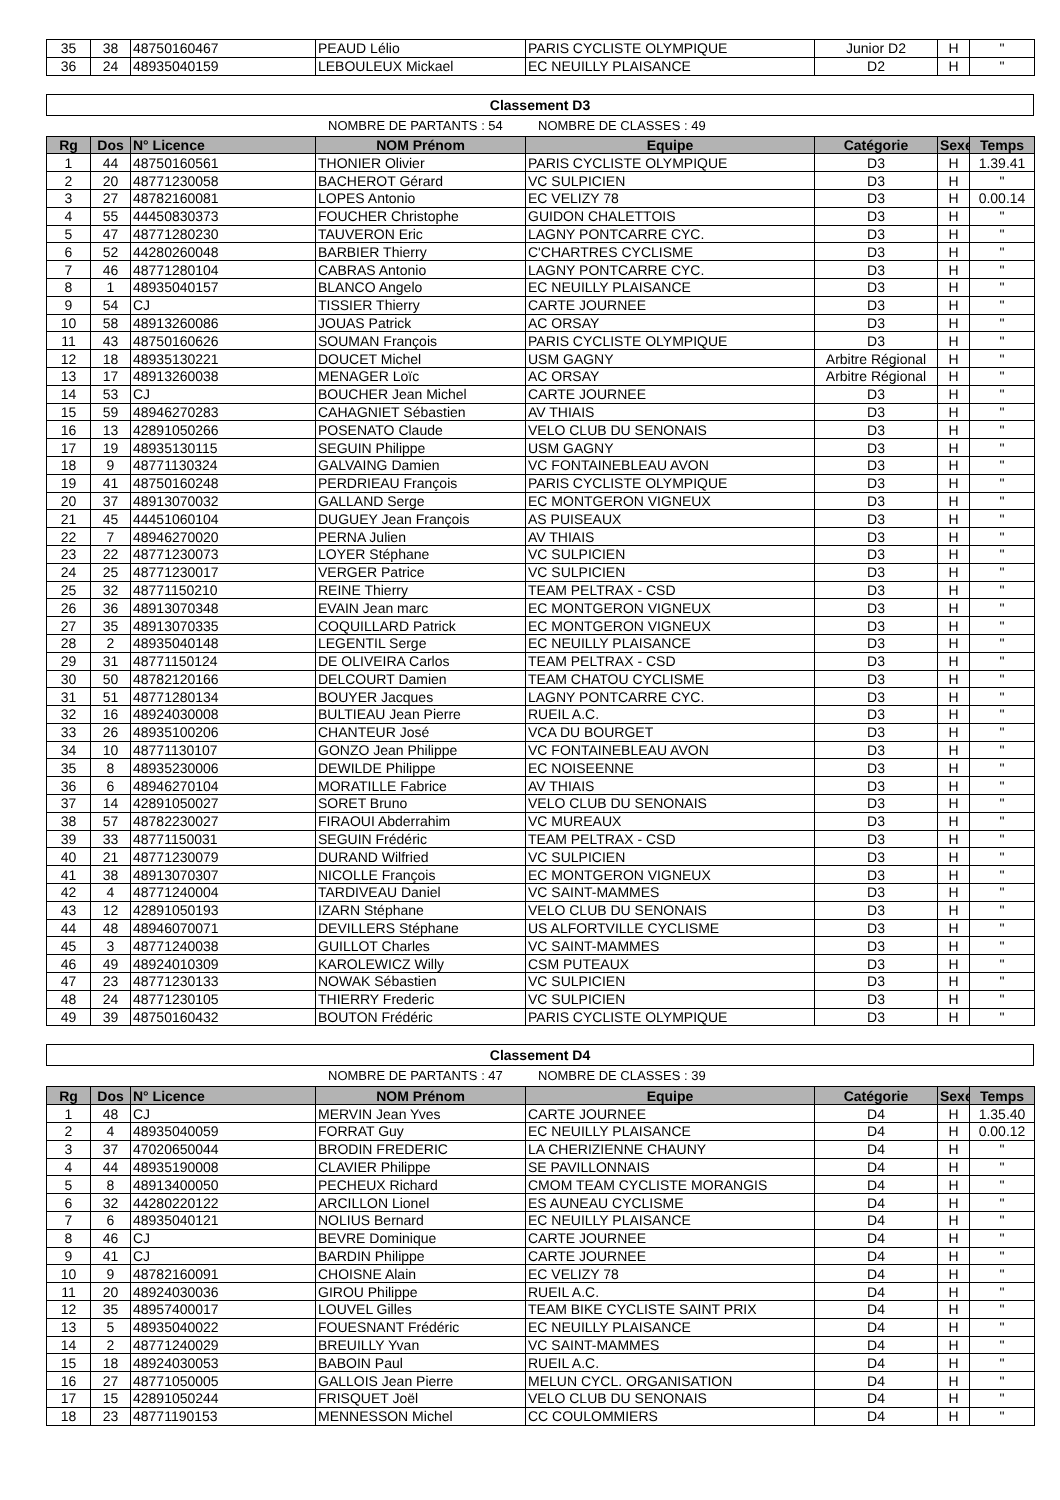| 35 | 38 | 48750160467 | PEAUD Lélio | PARIS CYCLISTE OLYMPIQUE | Junior D2 | H | " |
| 36 | 24 | 48935040159 | LEBOULEUX Mickael | EC NEUILLY PLAISANCE | D2 | H | " |
Classement D3
NOMBRE DE PARTANTS : 54 NOMBRE DE CLASSES : 49
| Rg | Dos | N° Licence | NOM Prénom | Equipe | Catégorie | Sexe | Temps |
| --- | --- | --- | --- | --- | --- | --- | --- |
| 1 | 44 | 48750160561 | THONIER Olivier | PARIS CYCLISTE OLYMPIQUE | D3 | H | 1.39.41 |
| 2 | 20 | 48771230058 | BACHEROT Gérard | VC SULPICIEN | D3 | H | " |
| 3 | 27 | 48782160081 | LOPES Antonio | EC VELIZY 78 | D3 | H | 0.00.14 |
| 4 | 55 | 44450830373 | FOUCHER Christophe | GUIDON CHALETTOIS | D3 | H | " |
| 5 | 47 | 48771280230 | TAUVERON Eric | LAGNY PONTCARRE CYC. | D3 | H | " |
| 6 | 52 | 44280260048 | BARBIER Thierry | C'CHARTRES CYCLISME | D3 | H | " |
| 7 | 46 | 48771280104 | CABRAS Antonio | LAGNY PONTCARRE CYC. | D3 | H | " |
| 8 | 1 | 48935040157 | BLANCO Angelo | EC NEUILLY PLAISANCE | D3 | H | " |
| 9 | 54 | CJ | TISSIER Thierry | CARTE JOURNEE | D3 | H | " |
| 10 | 58 | 48913260086 | JOUAS Patrick | AC ORSAY | D3 | H | " |
| 11 | 43 | 48750160626 | SOUMAN François | PARIS CYCLISTE OLYMPIQUE | D3 | H | " |
| 12 | 18 | 48935130221 | DOUCET Michel | USM GAGNY | Arbitre Régional | H | " |
| 13 | 17 | 48913260038 | MENAGER Loïc | AC ORSAY | Arbitre Régional | H | " |
| 14 | 53 | CJ | BOUCHER Jean Michel | CARTE JOURNEE | D3 | H | " |
| 15 | 59 | 48946270283 | CAHAGNIET Sébastien | AV THIAIS | D3 | H | " |
| 16 | 13 | 42891050266 | POSENATO Claude | VELO CLUB DU SENONAIS | D3 | H | " |
| 17 | 19 | 48935130115 | SEGUIN Philippe | USM GAGNY | D3 | H | " |
| 18 | 9 | 48771130324 | GALVAING Damien | VC FONTAINEBLEAU AVON | D3 | H | " |
| 19 | 41 | 48750160248 | PERDRIEAU François | PARIS CYCLISTE OLYMPIQUE | D3 | H | " |
| 20 | 37 | 48913070032 | GALLAND Serge | EC MONTGERON VIGNEUX | D3 | H | " |
| 21 | 45 | 44451060104 | DUGUEY Jean François | AS PUISEAUX | D3 | H | " |
| 22 | 7 | 48946270020 | PERNA Julien | AV THIAIS | D3 | H | " |
| 23 | 22 | 48771230073 | LOYER Stéphane | VC SULPICIEN | D3 | H | " |
| 24 | 25 | 48771230017 | VERGER Patrice | VC SULPICIEN | D3 | H | " |
| 25 | 32 | 48771150210 | REINE Thierry | TEAM PELTRAX - CSD | D3 | H | " |
| 26 | 36 | 48913070348 | EVAIN Jean marc | EC MONTGERON VIGNEUX | D3 | H | " |
| 27 | 35 | 48913070335 | COQUILLARD Patrick | EC MONTGERON VIGNEUX | D3 | H | " |
| 28 | 2 | 48935040148 | LEGENTIL Serge | EC NEUILLY PLAISANCE | D3 | H | " |
| 29 | 31 | 48771150124 | DE OLIVEIRA Carlos | TEAM PELTRAX - CSD | D3 | H | " |
| 30 | 50 | 48782120166 | DELCOURT Damien | TEAM CHATOU CYCLISME | D3 | H | " |
| 31 | 51 | 48771280134 | BOUYER Jacques | LAGNY PONTCARRE CYC. | D3 | H | " |
| 32 | 16 | 48924030008 | BULTIEAU Jean Pierre | RUEIL A.C. | D3 | H | " |
| 33 | 26 | 48935100206 | CHANTEUR José | VCA DU BOURGET | D3 | H | " |
| 34 | 10 | 48771130107 | GONZO Jean Philippe | VC FONTAINEBLEAU AVON | D3 | H | " |
| 35 | 8 | 48935230006 | DEWILDE Philippe | EC NOISEENNE | D3 | H | " |
| 36 | 6 | 48946270104 | MORATILLE Fabrice | AV THIAIS | D3 | H | " |
| 37 | 14 | 42891050027 | SORET Bruno | VELO CLUB DU SENONAIS | D3 | H | " |
| 38 | 57 | 48782230027 | FIRAOUI Abderrahim | VC MUREAUX | D3 | H | " |
| 39 | 33 | 48771150031 | SEGUIN Frédéric | TEAM PELTRAX - CSD | D3 | H | " |
| 40 | 21 | 48771230079 | DURAND Wilfried | VC SULPICIEN | D3 | H | " |
| 41 | 38 | 48913070307 | NICOLLE François | EC MONTGERON VIGNEUX | D3 | H | " |
| 42 | 4 | 48771240004 | TARDIVEAU Daniel | VC SAINT-MAMMES | D3 | H | " |
| 43 | 12 | 42891050193 | IZARN Stéphane | VELO CLUB DU SENONAIS | D3 | H | " |
| 44 | 48 | 48946070071 | DEVILLERS Stéphane | US ALFORTVILLE CYCLISME | D3 | H | " |
| 45 | 3 | 48771240038 | GUILLOT Charles | VC SAINT-MAMMES | D3 | H | " |
| 46 | 49 | 48924010309 | KAROLEWICZ Willy | CSM PUTEAUX | D3 | H | " |
| 47 | 23 | 48771230133 | NOWAK Sébastien | VC SULPICIEN | D3 | H | " |
| 48 | 24 | 48771230105 | THIERRY Frederic | VC SULPICIEN | D3 | H | " |
| 49 | 39 | 48750160432 | BOUTON Frédéric | PARIS CYCLISTE OLYMPIQUE | D3 | H | " |
Classement D4
NOMBRE DE PARTANTS : 47 NOMBRE DE CLASSES : 39
| Rg | Dos | N° Licence | NOM Prénom | Equipe | Catégorie | Sexe | Temps |
| --- | --- | --- | --- | --- | --- | --- | --- |
| 1 | 48 | CJ | MERVIN Jean Yves | CARTE JOURNEE | D4 | H | 1.35.40 |
| 2 | 4 | 48935040059 | FORRAT Guy | EC NEUILLY PLAISANCE | D4 | H | 0.00.12 |
| 3 | 37 | 47020650044 | BRODIN FREDERIC | LA CHERIZIENNE CHAUNY | D4 | H | " |
| 4 | 44 | 48935190008 | CLAVIER Philippe | SE PAVILLONNAIS | D4 | H | " |
| 5 | 8 | 48913400050 | PECHEUX Richard | CMOM TEAM CYCLISTE MORANGIS | D4 | H | " |
| 6 | 32 | 44280220122 | ARCILLON Lionel | ES AUNEAU CYCLISME | D4 | H | " |
| 7 | 6 | 48935040121 | NOLIUS Bernard | EC NEUILLY PLAISANCE | D4 | H | " |
| 8 | 46 | CJ | BEVRE Dominique | CARTE JOURNEE | D4 | H | " |
| 9 | 41 | CJ | BARDIN Philippe | CARTE JOURNEE | D4 | H | " |
| 10 | 9 | 48782160091 | CHOISNE Alain | EC VELIZY 78 | D4 | H | " |
| 11 | 20 | 48924030036 | GIROU Philippe | RUEIL A.C. | D4 | H | " |
| 12 | 35 | 48957400017 | LOUVEL Gilles | TEAM BIKE CYCLISTE SAINT PRIX | D4 | H | " |
| 13 | 5 | 48935040022 | FOUESNANT Frédéric | EC NEUILLY PLAISANCE | D4 | H | " |
| 14 | 2 | 48771240029 | BREUILLY Yvan | VC SAINT-MAMMES | D4 | H | " |
| 15 | 18 | 48924030053 | BABOIN Paul | RUEIL A.C. | D4 | H | " |
| 16 | 27 | 48771050005 | GALLOIS Jean Pierre | MELUN CYCL. ORGANISATION | D4 | H | " |
| 17 | 15 | 42891050244 | FRISQUET Joël | VELO CLUB DU SENONAIS | D4 | H | " |
| 18 | 23 | 48771190153 | MENNESSON Michel | CC COULOMMIERS | D4 | H | " |